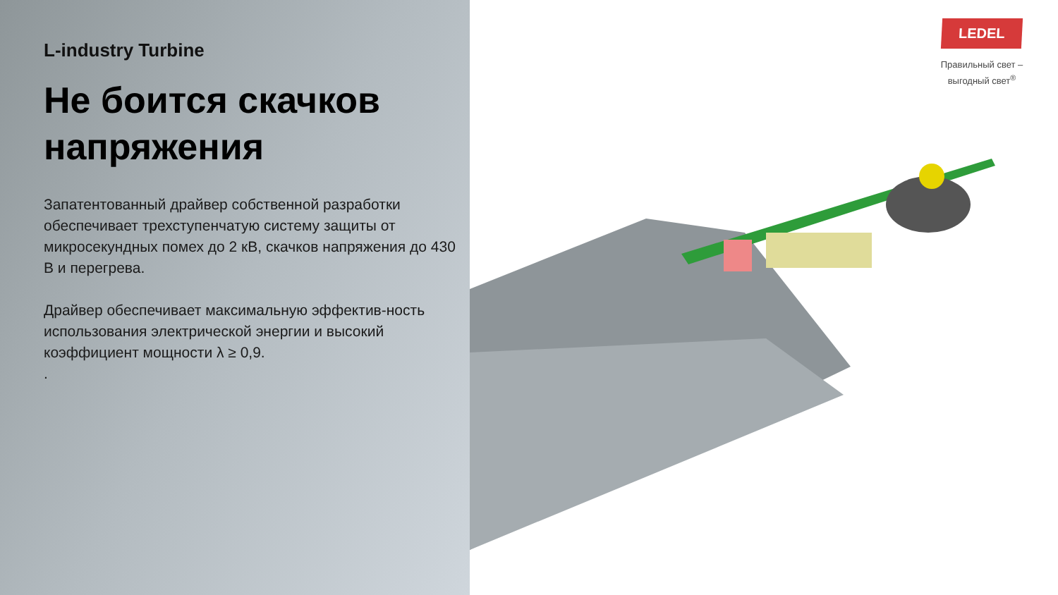L-industry Turbine
Не боится скачков напряжения
Запатентованный драйвер собственной разработки обеспечивает трехступенчатую систему защиты от микросекундных помех до 2 кВ, скачков напряжения до 430 В и перегрева.
Драйвер обеспечивает максимальную эффектив-ность использования электрической энергии и высокий коэффициент мощности λ ≥ 0,9.
.
LEDEL
Правильный свет –
выгодный свет<sup>®</sup>